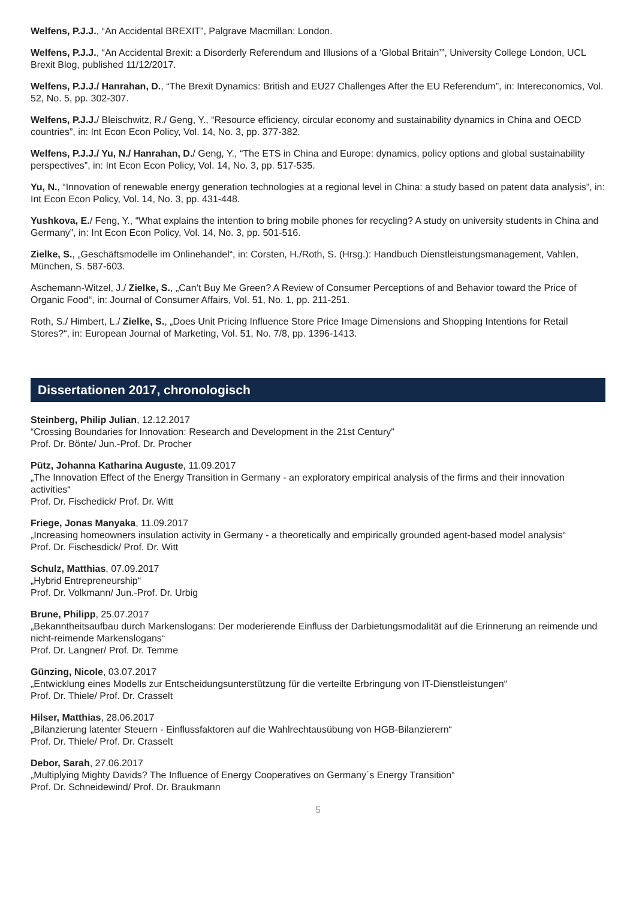Welfens, P.J.J., “An Accidental BREXIT”, Palgrave Macmillan: London.
Welfens, P.J.J., “An Accidental Brexit: a Disorderly Referendum and Illusions of a ‘Global Britain’”, University College London, UCL Brexit Blog, published 11/12/2017.
Welfens, P.J.J./ Hanrahan, D., “The Brexit Dynamics: British and EU27 Challenges After the EU Referendum”, in: Intereconomics, Vol. 52, No. 5, pp. 302-307.
Welfens, P.J.J./ Bleischwitz, R./ Geng, Y., “Resource efficiency, circular economy and sustainability dynamics in China and OECD countries”, in: Int Econ Econ Policy, Vol. 14, No. 3, pp. 377-382.
Welfens, P.J.J./ Yu, N./ Hanrahan, D./ Geng, Y., “The ETS in China and Europe: dynamics, policy options and global sustainability perspectives”, in: Int Econ Econ Policy, Vol. 14, No. 3, pp. 517-535.
Yu, N., “Innovation of renewable energy generation technologies at a regional level in China: a study based on patent data analysis”, in: Int Econ Econ Policy, Vol. 14, No. 3, pp. 431-448.
Yushkova, E./ Feng, Y., “What explains the intention to bring mobile phones for recycling? A study on university students in China and Germany”, in: Int Econ Econ Policy, Vol. 14, No. 3, pp. 501-516.
Zielke, S., „Geschäftsmodelle im Onlinehandel“, in: Corsten, H./Roth, S. (Hrsg.): Handbuch Dienstleistungsmanagement, Vahlen, München, S. 587-603.
Aschemann-Witzel, J./ Zielke, S., „Can’t Buy Me Green? A Review of Consumer Perceptions of and Behavior toward the Price of Organic Food“, in: Journal of Consumer Affairs, Vol. 51, No. 1, pp. 211-251.
Roth, S./ Himbert, L./ Zielke, S., „Does Unit Pricing Influence Store Price Image Dimensions and Shopping Intentions for Retail Stores?“, in: European Journal of Marketing, Vol. 51, No. 7/8, pp. 1396-1413.
Dissertationen 2017, chronologisch
Steinberg, Philip Julian, 12.12.2017
“Crossing Boundaries for Innovation: Research and Development in the 21st Century”
Prof. Dr. Bönte/ Jun.-Prof. Dr. Procher
Pütz, Johanna Katharina Auguste, 11.09.2017
„The Innovation Effect of the Energy Transition in Germany - an exploratory empirical analysis of the firms and their innovation activities“
Prof. Dr. Fischedick/ Prof. Dr. Witt
Friege, Jonas Manyaka, 11.09.2017
„Increasing homeowners insulation activity in Germany - a theoretically and empirically grounded agent-based model analysis“
Prof. Dr. Fischesdick/ Prof. Dr. Witt
Schulz, Matthias, 07.09.2017
„Hybrid Entrepreneurship“
Prof. Dr. Volkmann/ Jun.-Prof. Dr. Urbig
Brune, Philipp, 25.07.2017
„Bekanntheitsaufbau durch Markenslogans: Der moderierende Einfluss der Darbietungsmodalität auf die Erinnerung an reimende und nicht-reimende Markenslogans“
Prof. Dr. Langner/ Prof. Dr. Temme
Günzing, Nicole, 03.07.2017
„Entwicklung eines Modells zur Entscheidungsunterstützung für die verteilte Erbringung von IT-Dienstleistungen“
Prof. Dr. Thiele/ Prof. Dr. Crasselt
Hilser, Matthias, 28.06.2017
„Bilanzierung latenter Steuern - Einflussfaktoren auf die Wahlrechtausübung von HGB-Bilanzierern“
Prof. Dr. Thiele/ Prof. Dr. Crasselt
Debor, Sarah, 27.06.2017
„Multiplying Mighty Davids? The Influence of Energy Cooperatives on Germany´s Energy Transition“
Prof. Dr. Schneidewind/ Prof. Dr. Braukmann
5